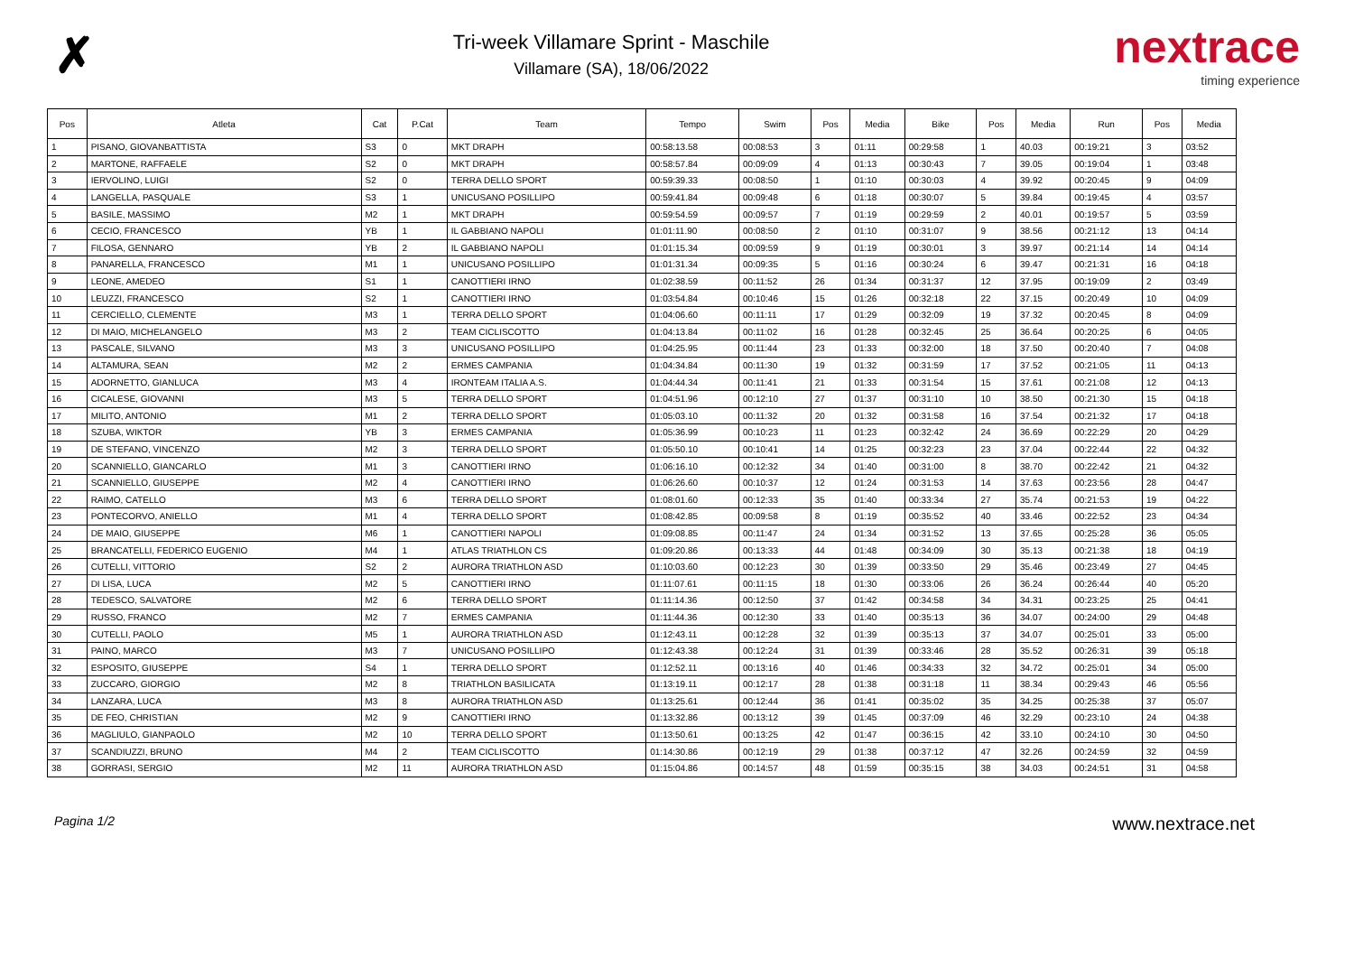✗
Tri-week Villamare Sprint - Maschile
Villamare (SA), 18/06/2022
nextrace
timing experience
| Pos | Atleta | Cat | P.Cat | Team | Tempo | Swim | Pos | Media | Bike | Pos | Media | Run | Pos | Media |
| --- | --- | --- | --- | --- | --- | --- | --- | --- | --- | --- | --- | --- | --- | --- |
| 1 | PISANO, GIOVANBATTISTA | S3 | 0 | MKT DRAPH | 00:58:13.58 | 00:08:53 | 3 | 01:11 | 00:29:58 | 1 | 40.03 | 00:19:21 | 3 | 03:52 |
| 2 | MARTONE, RAFFAELE | S2 | 0 | MKT DRAPH | 00:58:57.84 | 00:09:09 | 4 | 01:13 | 00:30:43 | 7 | 39.05 | 00:19:04 | 1 | 03:48 |
| 3 | IERVOLINO, LUIGI | S2 | 0 | TERRA DELLO SPORT | 00:59:39.33 | 00:08:50 | 1 | 01:10 | 00:30:03 | 4 | 39.92 | 00:20:45 | 9 | 04:09 |
| 4 | LANGELLA, PASQUALE | S3 | 1 | UNICUSANO POSILLIPO | 00:59:41.84 | 00:09:48 | 6 | 01:18 | 00:30:07 | 5 | 39.84 | 00:19:45 | 4 | 03:57 |
| 5 | BASILE, MASSIMO | M2 | 1 | MKT DRAPH | 00:59:54.59 | 00:09:57 | 7 | 01:19 | 00:29:59 | 2 | 40.01 | 00:19:57 | 5 | 03:59 |
| 6 | CECIO, FRANCESCO | YB | 1 | IL GABBIANO NAPOLI | 01:01:11.90 | 00:08:50 | 2 | 01:10 | 00:31:07 | 9 | 38.56 | 00:21:12 | 13 | 04:14 |
| 7 | FILOSA, GENNARO | YB | 2 | IL GABBIANO NAPOLI | 01:01:15.34 | 00:09:59 | 9 | 01:19 | 00:30:01 | 3 | 39.97 | 00:21:14 | 14 | 04:14 |
| 8 | PANARELLA, FRANCESCO | M1 | 1 | UNICUSANO POSILLIPO | 01:01:31.34 | 00:09:35 | 5 | 01:16 | 00:30:24 | 6 | 39.47 | 00:21:31 | 16 | 04:18 |
| 9 | LEONE, AMEDEO | S1 | 1 | CANOTTIERI IRNO | 01:02:38.59 | 00:11:52 | 26 | 01:34 | 00:31:37 | 12 | 37.95 | 00:19:09 | 2 | 03:49 |
| 10 | LEUZZI, FRANCESCO | S2 | 1 | CANOTTIERI IRNO | 01:03:54.84 | 00:10:46 | 15 | 01:26 | 00:32:18 | 22 | 37.15 | 00:20:49 | 10 | 04:09 |
| 11 | CERCIELLO, CLEMENTE | M3 | 1 | TERRA DELLO SPORT | 01:04:06.60 | 00:11:11 | 17 | 01:29 | 00:32:09 | 19 | 37.32 | 00:20:45 | 8 | 04:09 |
| 12 | DI MAIO, MICHELANGELO | M3 | 2 | TEAM CICLISCOTTO | 01:04:13.84 | 00:11:02 | 16 | 01:28 | 00:32:45 | 25 | 36.64 | 00:20:25 | 6 | 04:05 |
| 13 | PASCALE, SILVANO | M3 | 3 | UNICUSANO POSILLIPO | 01:04:25.95 | 00:11:44 | 23 | 01:33 | 00:32:00 | 18 | 37.50 | 00:20:40 | 7 | 04:08 |
| 14 | ALTAMURA, SEAN | M2 | 2 | ERMES CAMPANIA | 01:04:34.84 | 00:11:30 | 19 | 01:32 | 00:31:59 | 17 | 37.52 | 00:21:05 | 11 | 04:13 |
| 15 | ADORNETTO, GIANLUCA | M3 | 4 | IRONTEAM ITALIA A.S. | 01:04:44.34 | 00:11:41 | 21 | 01:33 | 00:31:54 | 15 | 37.61 | 00:21:08 | 12 | 04:13 |
| 16 | CICALESE, GIOVANNI | M3 | 5 | TERRA DELLO SPORT | 01:04:51.96 | 00:12:10 | 27 | 01:37 | 00:31:10 | 10 | 38.50 | 00:21:30 | 15 | 04:18 |
| 17 | MILITO, ANTONIO | M1 | 2 | TERRA DELLO SPORT | 01:05:03.10 | 00:11:32 | 20 | 01:32 | 00:31:58 | 16 | 37.54 | 00:21:32 | 17 | 04:18 |
| 18 | SZUBA, WIKTOR | YB | 3 | ERMES CAMPANIA | 01:05:36.99 | 00:10:23 | 11 | 01:23 | 00:32:42 | 24 | 36.69 | 00:22:29 | 20 | 04:29 |
| 19 | DE STEFANO, VINCENZO | M2 | 3 | TERRA DELLO SPORT | 01:05:50.10 | 00:10:41 | 14 | 01:25 | 00:32:23 | 23 | 37.04 | 00:22:44 | 22 | 04:32 |
| 20 | SCANNIELLO, GIANCARLO | M1 | 3 | CANOTTIERI IRNO | 01:06:16.10 | 00:12:32 | 34 | 01:40 | 00:31:00 | 8 | 38.70 | 00:22:42 | 21 | 04:32 |
| 21 | SCANNIELLO, GIUSEPPE | M2 | 4 | CANOTTIERI IRNO | 01:06:26.60 | 00:10:37 | 12 | 01:24 | 00:31:53 | 14 | 37.63 | 00:23:56 | 28 | 04:47 |
| 22 | RAIMO, CATELLO | M3 | 6 | TERRA DELLO SPORT | 01:08:01.60 | 00:12:33 | 35 | 01:40 | 00:33:34 | 27 | 35.74 | 00:21:53 | 19 | 04:22 |
| 23 | PONTECORVO, ANIELLO | M1 | 4 | TERRA DELLO SPORT | 01:08:42.85 | 00:09:58 | 8 | 01:19 | 00:35:52 | 40 | 33.46 | 00:22:52 | 23 | 04:34 |
| 24 | DE MAIO, GIUSEPPE | M6 | 1 | CANOTTIERI NAPOLI | 01:09:08.85 | 00:11:47 | 24 | 01:34 | 00:31:52 | 13 | 37.65 | 00:25:28 | 36 | 05:05 |
| 25 | BRANCATELLI, FEDERICO EUGENIO | M4 | 1 | ATLAS TRIATHLON CS | 01:09:20.86 | 00:13:33 | 44 | 01:48 | 00:34:09 | 30 | 35.13 | 00:21:38 | 18 | 04:19 |
| 26 | CUTELLI, VITTORIO | S2 | 2 | AURORA TRIATHLON ASD | 01:10:03.60 | 00:12:23 | 30 | 01:39 | 00:33:50 | 29 | 35.46 | 00:23:49 | 27 | 04:45 |
| 27 | DI LISA, LUCA | M2 | 5 | CANOTTIERI IRNO | 01:11:07.61 | 00:11:15 | 18 | 01:30 | 00:33:06 | 26 | 36.24 | 00:26:44 | 40 | 05:20 |
| 28 | TEDESCO, SALVATORE | M2 | 6 | TERRA DELLO SPORT | 01:11:14.36 | 00:12:50 | 37 | 01:42 | 00:34:58 | 34 | 34.31 | 00:23:25 | 25 | 04:41 |
| 29 | RUSSO, FRANCO | M2 | 7 | ERMES CAMPANIA | 01:11:44.36 | 00:12:30 | 33 | 01:40 | 00:35:13 | 36 | 34.07 | 00:24:00 | 29 | 04:48 |
| 30 | CUTELLI, PAOLO | M5 | 1 | AURORA TRIATHLON ASD | 01:12:43.11 | 00:12:28 | 32 | 01:39 | 00:35:13 | 37 | 34.07 | 00:25:01 | 33 | 05:00 |
| 31 | PAINO, MARCO | M3 | 7 | UNICUSANO POSILLIPO | 01:12:43.38 | 00:12:24 | 31 | 01:39 | 00:33:46 | 28 | 35.52 | 00:26:31 | 39 | 05:18 |
| 32 | ESPOSITO, GIUSEPPE | S4 | 1 | TERRA DELLO SPORT | 01:12:52.11 | 00:13:16 | 40 | 01:46 | 00:34:33 | 32 | 34.72 | 00:25:01 | 34 | 05:00 |
| 33 | ZUCCARO, GIORGIO | M2 | 8 | TRIATHLON BASILICATA | 01:13:19.11 | 00:12:17 | 28 | 01:38 | 00:31:18 | 11 | 38.34 | 00:29:43 | 46 | 05:56 |
| 34 | LANZARA, LUCA | M3 | 8 | AURORA TRIATHLON ASD | 01:13:25.61 | 00:12:44 | 36 | 01:41 | 00:35:02 | 35 | 34.25 | 00:25:38 | 37 | 05:07 |
| 35 | DE FEO, CHRISTIAN | M2 | 9 | CANOTTIERI IRNO | 01:13:32.86 | 00:13:12 | 39 | 01:45 | 00:37:09 | 46 | 32.29 | 00:23:10 | 24 | 04:38 |
| 36 | MAGLIULO, GIANPAOLO | M2 | 10 | TERRA DELLO SPORT | 01:13:50.61 | 00:13:25 | 42 | 01:47 | 00:36:15 | 42 | 33.10 | 00:24:10 | 30 | 04:50 |
| 37 | SCANDIUZZI, BRUNO | M4 | 2 | TEAM CICLISCOTTO | 01:14:30.86 | 00:12:19 | 29 | 01:38 | 00:37:12 | 47 | 32.26 | 00:24:59 | 32 | 04:59 |
| 38 | GORRASI, SERGIO | M2 | 11 | AURORA TRIATHLON ASD | 01:15:04.86 | 00:14:57 | 48 | 01:59 | 00:35:15 | 38 | 34.03 | 00:24:51 | 31 | 04:58 |
Pagina 1/2 www.nextrace.net